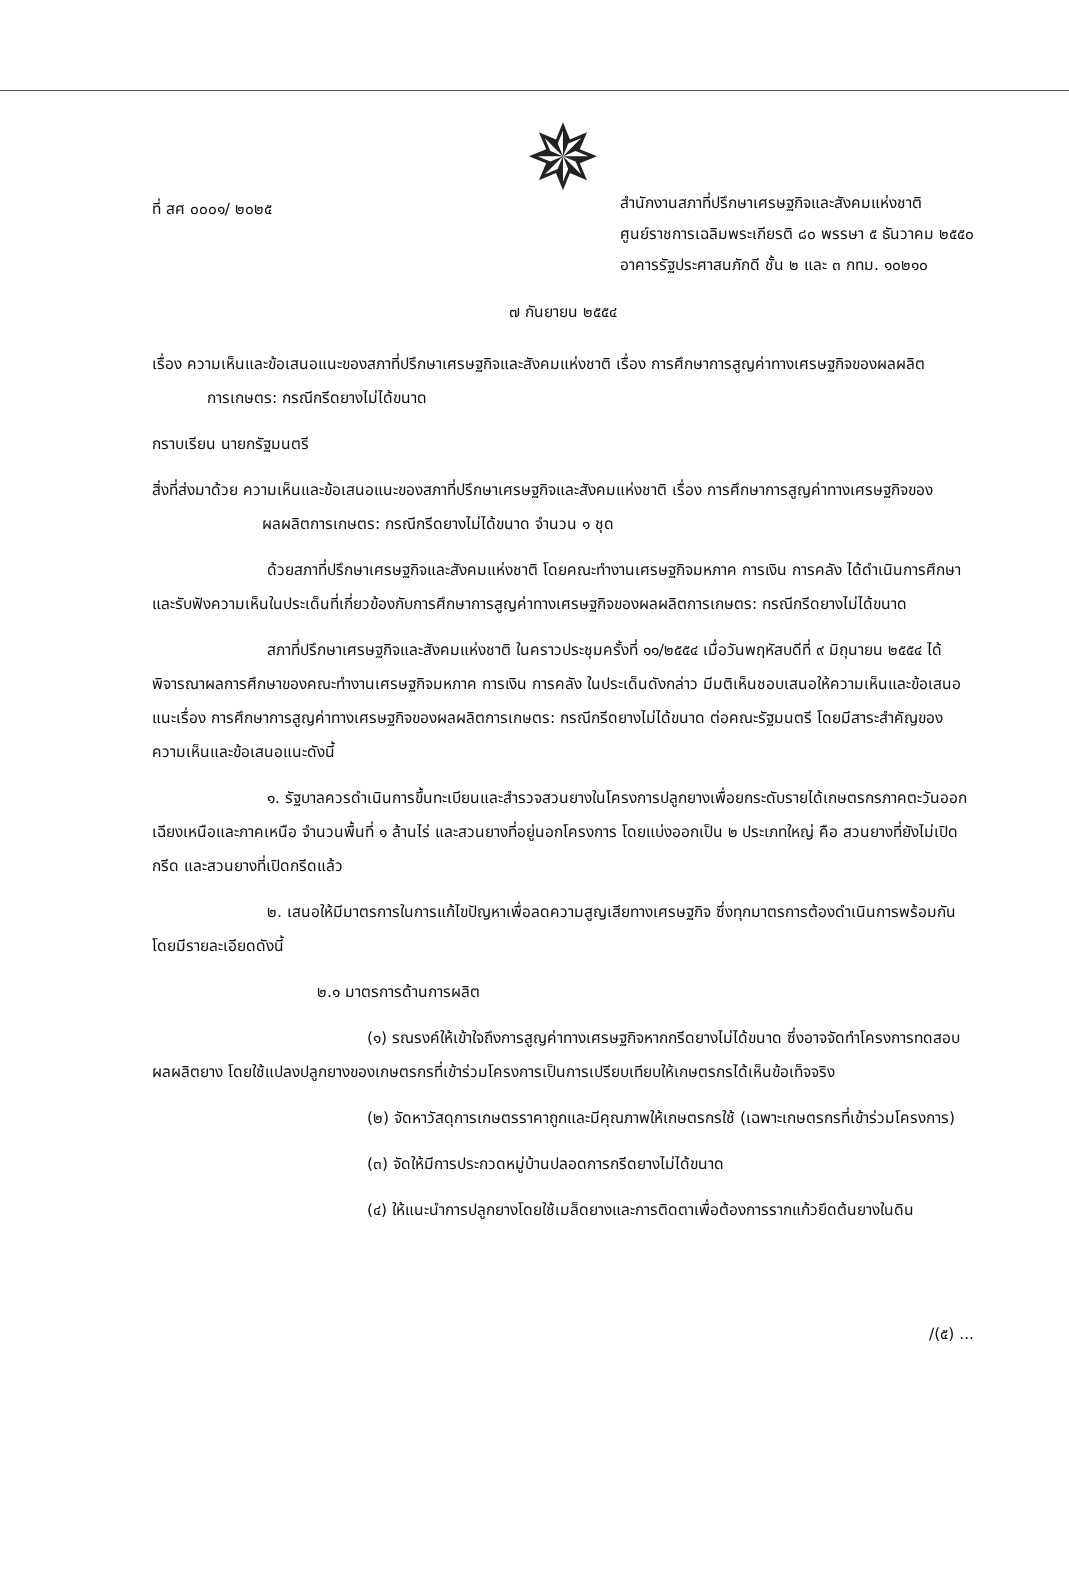✵
ที่ สศ ๐๐๐๑/ ๒๐๒๕
สำนักงานสภาที่ปรึกษาเศรษฐกิจและสังคมแห่งชาติ
ศูนย์ราชการเฉลิมพระเกียรติ ๘๐ พรรษา ๕ ธันวาคม ๒๕๕๐
อาคารรัฐประศาสนภักดี ชั้น ๒ และ ๓ กทม. ๑๐๒๑๐
๗ กันยายน ๒๕๕๔
เรื่อง ความเห็นและข้อเสนอแนะของสภาที่ปรึกษาเศรษฐกิจและสังคมแห่งชาติ เรื่อง การศึกษาการสูญค่าทางเศรษฐกิจของผลผลิตการเกษตร: กรณีกรีดยางไม่ได้ขนาด
กราบเรียน นายกรัฐมนตรี
สิ่งที่ส่งมาด้วย ความเห็นและข้อเสนอแนะของสภาที่ปรึกษาเศรษฐกิจและสังคมแห่งชาติ เรื่อง การศึกษาการสูญค่าทางเศรษฐกิจของผลผลิตการเกษตร: กรณีกรีดยางไม่ได้ขนาด จำนวน ๑ ชุด
ด้วยสภาที่ปรึกษาเศรษฐกิจและสังคมแห่งชาติ โดยคณะทำงานเศรษฐกิจมหภาค การเงิน การคลัง ได้ดำเนินการศึกษาและรับฟังความเห็นในประเด็นที่เกี่ยวข้องกับการศึกษาการสูญค่าทางเศรษฐกิจของผลผลิตการเกษตร: กรณีกรีดยางไม่ได้ขนาด
สภาที่ปรึกษาเศรษฐกิจและสังคมแห่งชาติ ในคราวประชุมครั้งที่ ๑๑/๒๕๕๔ เมื่อวันพฤหัสบดีที่ ๙ มิถุนายน ๒๕๕๔ ได้พิจารณาผลการศึกษาของคณะทำงานเศรษฐกิจมหภาค การเงิน การคลัง ในประเด็นดังกล่าว มีมติเห็นชอบเสนอให้ความเห็นและข้อเสนอแนะเรื่อง การศึกษาการสูญค่าทางเศรษฐกิจของผลผลิตการเกษตร: กรณีกรีดยางไม่ได้ขนาด ต่อคณะรัฐมนตรี โดยมีสาระสำคัญของความเห็นและข้อเสนอแนะดังนี้
๑. รัฐบาลควรดำเนินการขึ้นทะเบียนและสำรวจสวนยางในโครงการปลูกยางเพื่อยกระดับรายได้เกษตรกรภาคตะวันออกเฉียงเหนือและภาคเหนือ จำนวนพื้นที่ ๑ ล้านไร่ และสวนยางที่อยู่นอกโครงการ โดยแบ่งออกเป็น ๒ ประเภทใหญ่ คือ สวนยางที่ยังไม่เปิดกรีด และสวนยางที่เปิดกรีดแล้ว
๒. เสนอให้มีมาตรการในการแก้ไขปัญหาเพื่อลดความสูญเสียทางเศรษฐกิจ ซึ่งทุกมาตรการต้องดำเนินการพร้อมกันโดยมีรายละเอียดดังนี้
๒.๑ มาตรการด้านการผลิต
(๑) รณรงค์ให้เข้าใจถึงการสูญค่าทางเศรษฐกิจหากกรีดยางไม่ได้ขนาด ซึ่งอาจจัดทำโครงการทดสอบผลผลิตยาง โดยใช้แปลงปลูกยางของเกษตรกรที่เข้าร่วมโครงการเป็นการเปรียบเทียบให้เกษตรกรได้เห็นข้อเท็จจริง
(๒) จัดหาวัสดุการเกษตรราคาถูกและมีคุณภาพให้เกษตรกรใช้ (เฉพาะเกษตรกรที่เข้าร่วมโครงการ)
(๓) จัดให้มีการประกวดหมู่บ้านปลอดการกรีดยางไม่ได้ขนาด
(๔) ให้แนะนำการปลูกยางโดยใช้เมล็ดยางและการติดตาเพื่อต้องการรากแก้วยึดต้นยางในดิน
/(๕) ...